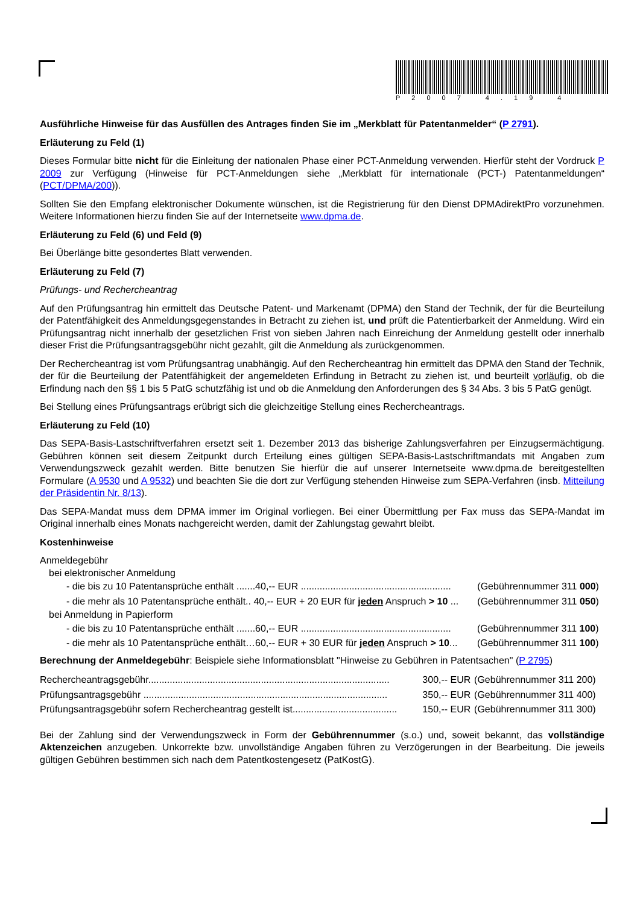P2007 4.19 4
Ausführliche Hinweise für das Ausfüllen des Antrages finden Sie im „Merkblatt für Patentanmelder“ (P 2791).
Erläuterung zu Feld (1)
Dieses Formular bitte nicht für die Einleitung der nationalen Phase einer PCT-Anmeldung verwenden. Hierfür steht der Vordruck P 2009 zur Verfügung (Hinweise für PCT-Anmeldungen siehe „Merkblatt für internationale (PCT-) Patentanmeldungen“ (PCT/DPMA/200)).
Sollten Sie den Empfang elektronischer Dokumente wünschen, ist die Registrierung für den Dienst DPMAdirektPro vorzunehmen. Weitere Informationen hierzu finden Sie auf der Internetseite www.dpma.de.
Erläuterung zu Feld (6) und Feld (9)
Bei Überlänge bitte gesondertes Blatt verwenden.
Erläuterung zu Feld (7)
Prüfungs- und Rechercheantrag
Auf den Prüfungsantrag hin ermittelt das Deutsche Patent- und Markenamt (DPMA) den Stand der Technik, der für die Beurteilung der Patentfähigkeit des Anmeldungsgegenstandes in Betracht zu ziehen ist, und prüft die Patentierbarkeit der Anmeldung. Wird ein Prüfungsantrag nicht innerhalb der gesetzlichen Frist von sieben Jahren nach Einreichung der Anmeldung gestellt oder innerhalb dieser Frist die Prüfungsantragsgebühr nicht gezahlt, gilt die Anmeldung als zurückgenommen.
Der Rechercheantrag ist vom Prüfungsantrag unabhängig. Auf den Rechercheantrag hin ermittelt das DPMA den Stand der Technik, der für die Beurteilung der Patentfähigkeit der angemeldeten Erfindung in Betracht zu ziehen ist, und beurteilt vorläufig, ob die Erfindung nach den §§ 1 bis 5 PatG schutzfähig ist und ob die Anmeldung den Anforderungen des § 34 Abs. 3 bis 5 PatG genügt.
Bei Stellung eines Prüfungsantrags erübrigt sich die gleichzeitige Stellung eines Rechercheantrags.
Erläuterung zu Feld (10)
Das SEPA-Basis-Lastschriftverfahren ersetzt seit 1. Dezember 2013 das bisherige Zahlungsverfahren per Einzugsermächtigung. Gebühren können seit diesem Zeitpunkt durch Erteilung eines gültigen SEPA-Basis-Lastschriftmandats mit Angaben zum Verwendungszweck gezahlt werden. Bitte benutzen Sie hierfür die auf unserer Internetseite www.dpma.de bereitgestellten Formulare (A 9530 und A 9532) und beachten Sie die dort zur Verfügung stehenden Hinweise zum SEPA-Verfahren (insb. Mitteilung der Präsidentin Nr. 8/13).
Das SEPA-Mandat muss dem DPMA immer im Original vorliegen. Bei einer Übermittlung per Fax muss das SEPA-Mandat im Original innerhalb eines Monats nachgereicht werden, damit der Zahlungstag gewahrt bleibt.
Kostenhinweise
Anmeldegebühr
bei elektronischer Anmeldung
| - die bis zu 10 Patentansprüche enthält .......40,-- EUR ........................................................ | (Gebührennummer 311 000 ) |
| - die mehr als 10 Patentansprüche enthält.. 40,-- EUR + 20 EUR für jeden Anspruch > 10 ... | (Gebührennummer 311 050 ) |
bei Anmeldung in Papierform
| - die bis zu 10 Patentansprüche enthält .......60,-- EUR ........................................................ | (Gebührennummer 311 100 ) |
| - die mehr als 10 Patentansprüche enthält…60,-- EUR + 30 EUR für jeden Anspruch > 10 ... | (Gebührennummer 311 100 ) |
Berechnung der Anmeldegebühr: Beispiele siehe Informationsblatt "Hinweise zu Gebühren in Patentsachen" (P 2795)
| Rechercheantragsgebühr.......................................................................................... | 300,-- EUR | (Gebührennummer 311 200) |
| Prüfungsantragsgebühr ........................................................................................... | 350,-- EUR | (Gebührennummer 311 400) |
| Prüfungsantragsgebühr sofern Rechercheantrag gestellt ist....................................... | 150,-- EUR | (Gebührennummer 311 300) |
Bei der Zahlung sind der Verwendungszweck in Form der Gebührennummer (s.o.) und, soweit bekannt, das vollständige Aktenzeichen anzugeben. Unkorrekte bzw. unvollständige Angaben führen zu Verzögerungen in der Bearbeitung. Die jeweils gültigen Gebühren bestimmen sich nach dem Patentkostengesetz (PatKostG).